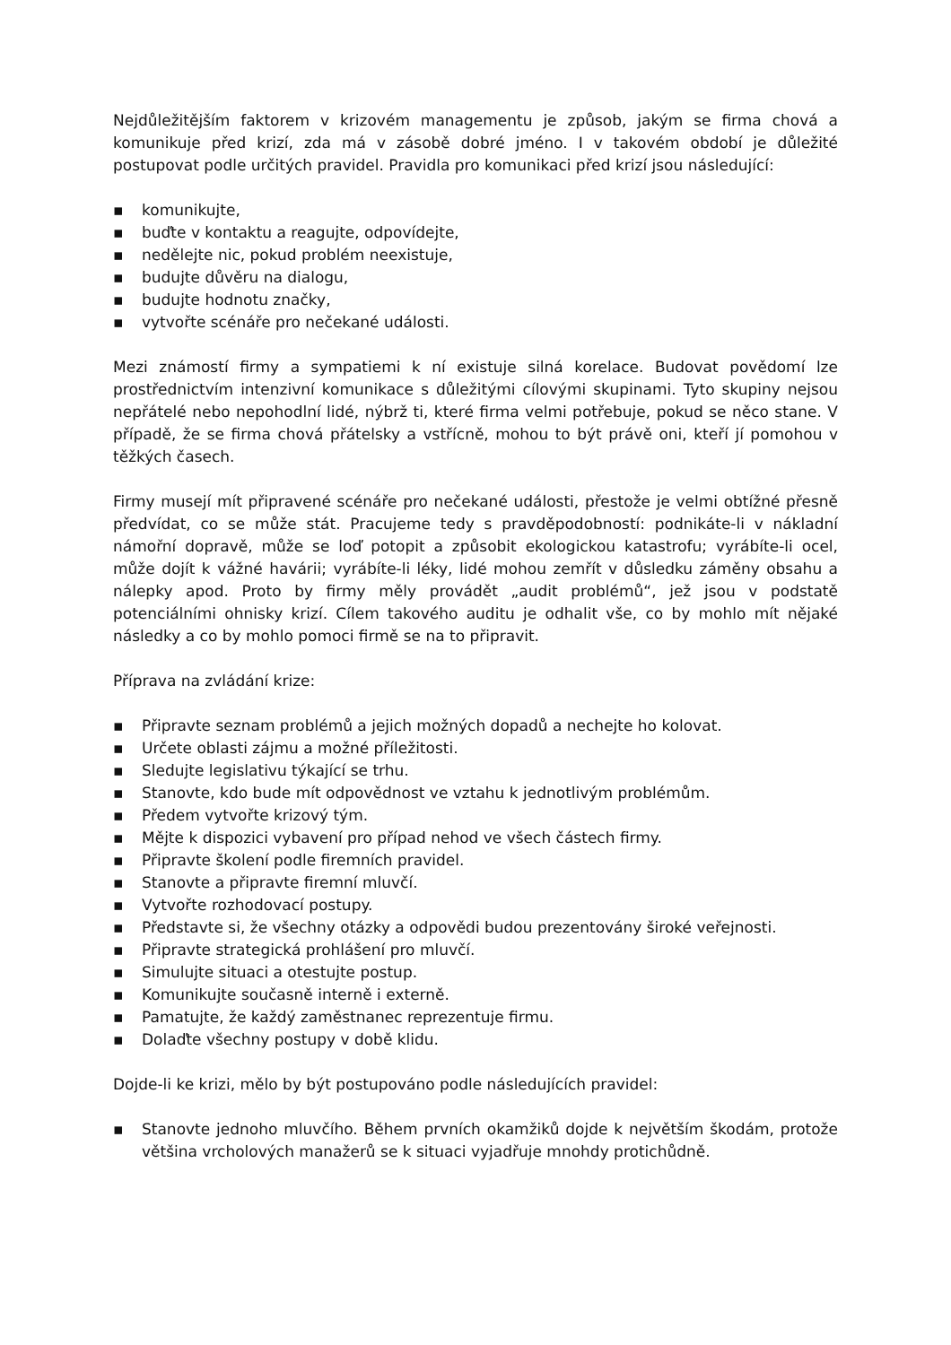Nejdůležitějším faktorem v krizovém managementu je způsob, jakým se firma chová a komunikuje před krizí, zda má v zásobě dobré jméno. I v takovém období je důležité postupovat podle určitých pravidel. Pravidla pro komunikaci před krizí jsou následující:
▪ komunikujte,
▪ buďte v kontaktu a reagujte, odpovídejte,
▪ nedělejte nic, pokud problém neexistuje,
▪ budujte důvěru na dialogu,
▪ budujte hodnotu značky,
▪ vytvořte scénáře pro nečekané události.
Mezi známostí firmy a sympatiemi k ní existuje silná korelace. Budovat povědomí lze prostřednictvím intenzivní komunikace s důležitými cílovými skupinami. Tyto skupiny nejsou nepřátelé nebo nepohodlní lidé, nýbrž ti, které firma velmi potřebuje, pokud se něco stane. V případě, že se firma chová přátelsky a vstřícně, mohou to být právě oni, kteří jí pomohou v těžkých časech.
Firmy musejí mít připravené scénáře pro nečekané události, přestože je velmi obtížné přesně předvídat, co se může stát. Pracujeme tedy s pravděpodobností: podnikáte-li v nákladní námořní dopravě, může se loď potopit a způsobit ekologickou katastrofu; vyrábíte-li ocel, může dojít k vážné havárii; vyrábíte-li léky, lidé mohou zemřít v důsledku záměny obsahu a nálepky apod. Proto by firmy měly provádět „audit problémů“, jež jsou v podstatě potenciálními ohnisky krizí. Cílem takového auditu je odhalit vše, co by mohlo mít nějaké následky a co by mohlo pomoci firmě se na to připravit.
Příprava na zvládání krize:
▪ Připravte seznam problémů a jejich možných dopadů a nechejte ho kolovat.
▪ Určete oblasti zájmu a možné příležitosti.
▪ Sledujte legislativu týkající se trhu.
▪ Stanovte, kdo bude mít odpovědnost ve vztahu k jednotlivým problémům.
▪ Předem vytvořte krizový tým.
▪ Mějte k dispozici vybavení pro případ nehod ve všech částech firmy.
▪ Připravte školení podle firemních pravidel.
▪ Stanovte a připravte firemní mluvčí.
▪ Vytvořte rozhodovací postupy.
▪ Představte si, že všechny otázky a odpovědi budou prezentovány široké veřejnosti.
▪ Připravte strategická prohlášení pro mluvčí.
▪ Simulujte situaci a otestujte postup.
▪ Komunikujte současně interně i externě.
▪ Pamatujte, že každý zaměstnanec reprezentuje firmu.
▪ Dolaďte všechny postupy v době klidu.
Dojde-li ke krizi, mělo by být postupováno podle následujících pravidel:
▪ Stanovte jednoho mluvčího. Během prvních okamžiků dojde k největším škodám, protože většina vrcholových manažerů se k situaci vyjadřuje mnohdy protichůdně.